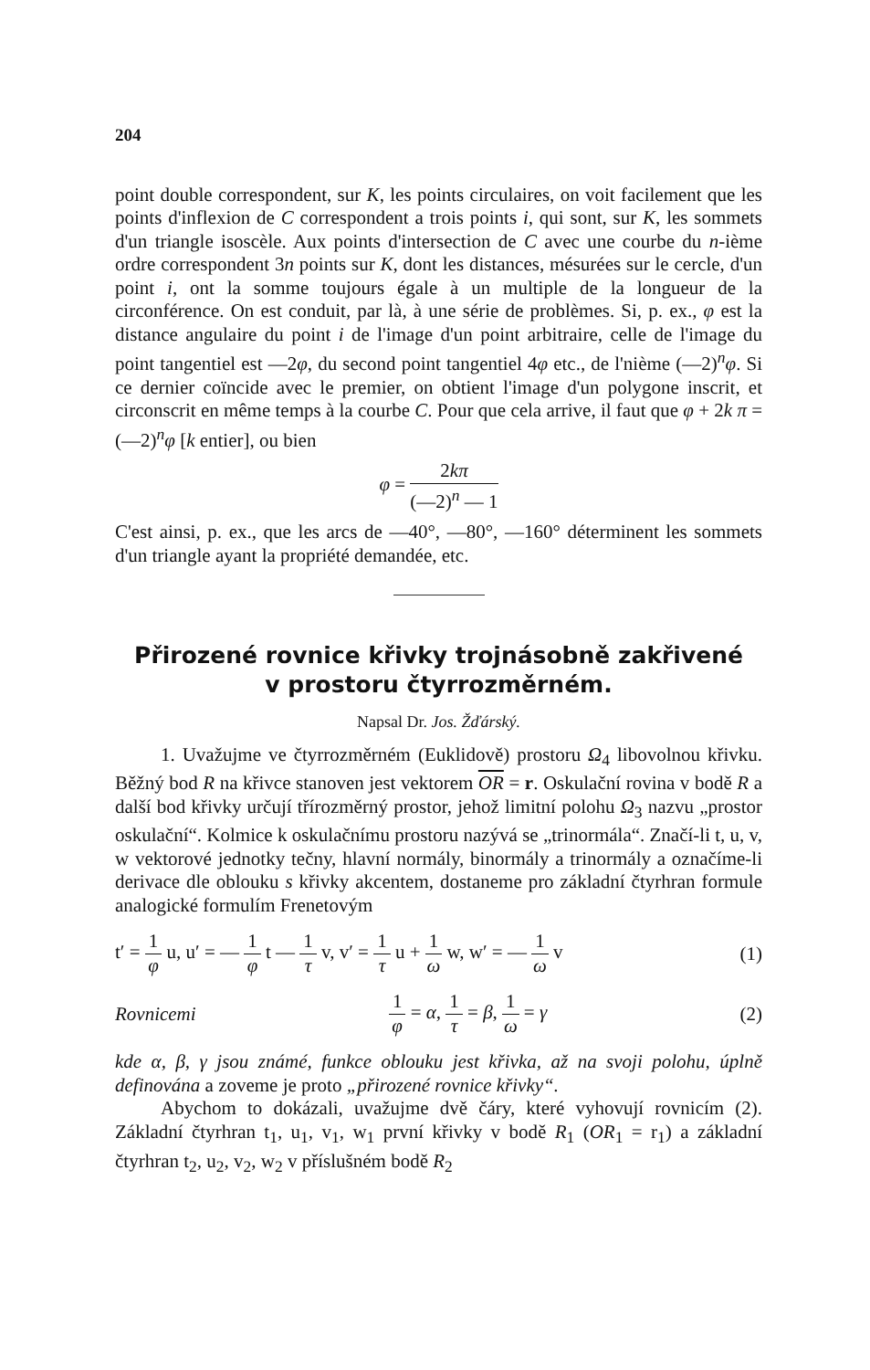204
point double correspondent, sur K, les points circulaires, on voit facilement que les points d'inflexion de C correspondent a trois points i, qui sont, sur K, les sommets d'un triangle isoscèle. Aux points d'intersection de C avec une courbe du n-ième ordre correspondent 3n points sur K, dont les distances, mésurées sur le cercle, d'un point i, ont la somme toujours égale à un multiple de la longueur de la circonférence. On est conduit, par là, à une série de problèmes. Si, p. ex., φ est la distance angulaire du point i de l'image d'un point arbitraire, celle de l'image du point tangentiel est —2φ, du second point tangentiel 4φ etc., de l'nième (—2)<sup>n</sup>φ. Si ce dernier coïncide avec le premier, on obtient l'image d'un polygone inscrit, et circonscrit en même temps à la courbe C. Pour que cela arrive, il faut que φ + 2k π = (—2)<sup>n</sup>φ [k entier], ou bien
φ = 2kπ (—2)<sup>n</sup> — 1
C'est ainsi, p. ex., que les arcs de —40°, —80°, —160° déterminent les sommets d'un triangle ayant la propriété demandée, etc.
Přirozené rovnice křivky trojnásobně zakřivené
v prostoru čtyrrozměrném.
Napsal Dr. Jos. Žďárský.
1. Uvažujme ve čtyrrozměrném (Euklidově) prostoru Ω<sub>4</sub> libovolnou křivku. Běžný bod R na křivce stanoven jest vektorem OR = r. Oskulační rovina v bodě R a další bod křivky určují třírozměrný prostor, jehož limitní polohu Ω<sub>3</sub> nazvu „prostor oskulační“. Kolmice k oskulačnímu prostoru nazývá se „trinormála“. Značí-li t, u, v, w vektorové jednotky tečny, hlavní normály, binormály a trinormály a označíme-li derivace dle oblouku s křivky akcentem, dostaneme pro základní čtyrhran formule analogické formulím Frenetovým
t′ = 1 φ u, u′ = — 1 φ t — 1 τ v, v′ = 1 τ u + 1 ω w, w′ = — 1 ω v (1)
Rovnicemi 1 φ = α, 1 τ = β, 1 ω = γ (2)
kde α, β, γ jsou známé, funkce oblouku jest křivka, až na svoji polohu, úplně definována a zoveme je proto „přirozené rovnice křivky“.
Abychom to dokázali, uvažujme dvě čáry, které vyhovují rovnicím (2). Základní čtyrhran t<sub>1</sub>, u<sub>1</sub>, v<sub>1</sub>, w<sub>1</sub> první křivky v bodě R<sub>1</sub> (OR<sub>1</sub> = r<sub>1</sub>) a základní čtyrhran t<sub>2</sub>, u<sub>2</sub>, v<sub>2</sub>, w<sub>2</sub> v příslušném bodě R<sub>2</sub>